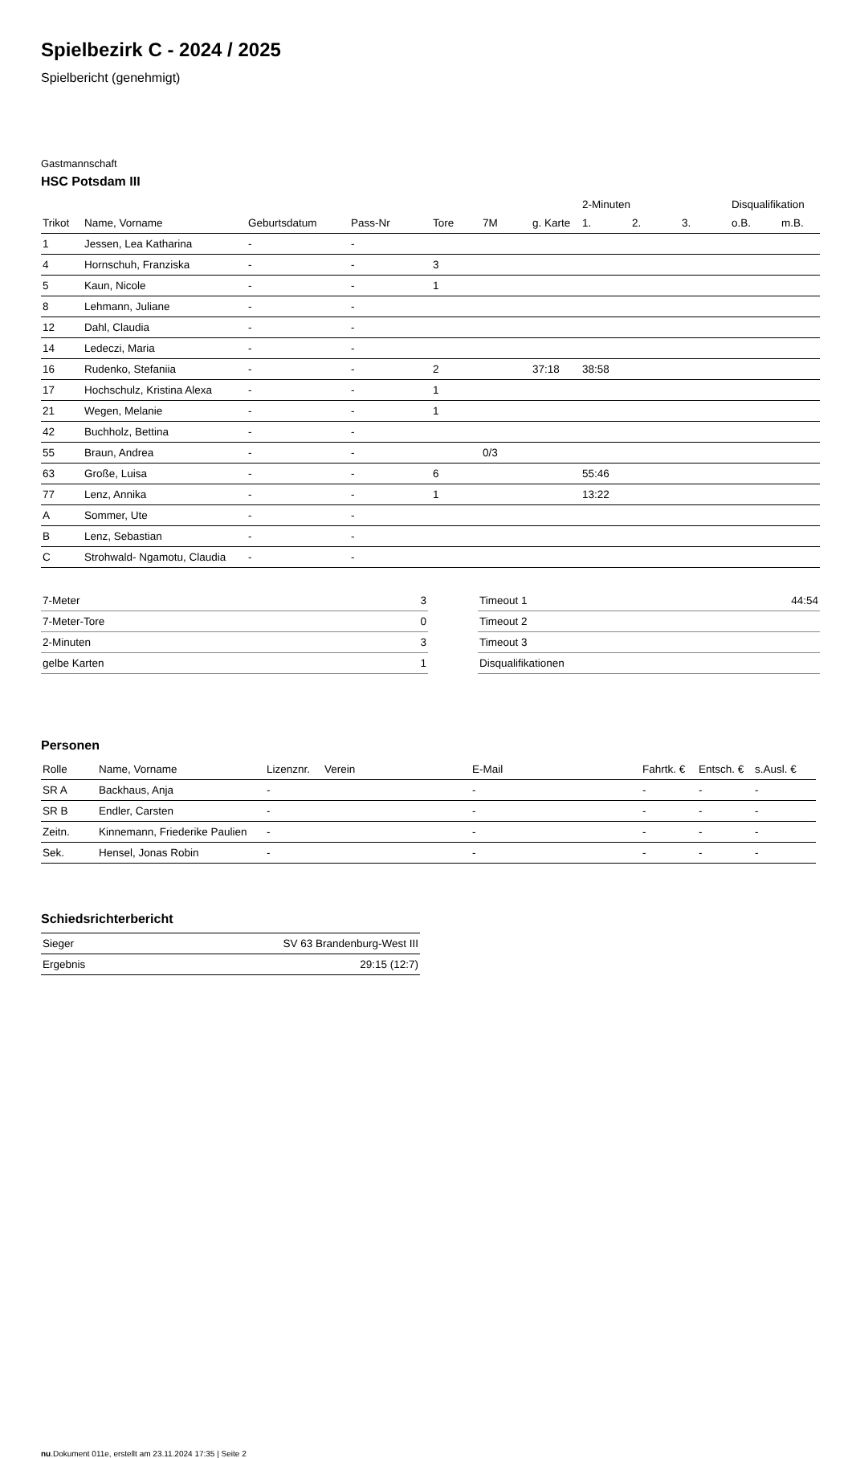Spielbezirk C - 2024 / 2025
Spielbericht (genehmigt)
Gastmannschaft
HSC Potsdam III
| | | | | | | | 2-Minuten | | | Disqualifikation | |
| --- | --- | --- | --- | --- | --- | --- | --- | --- | --- | --- | --- |
| Trikot | Name, Vorname | Geburtsdatum | Pass-Nr | Tore | 7M | g. Karte | 1. | 2. | 3. | o.B. | m.B. |
| 1 | Jessen, Lea Katharina | - | - | | | | | | | | |
| 4 | Hornschuh, Franziska | - | - | 3 | | | | | | | |
| 5 | Kaun, Nicole | - | - | 1 | | | | | | | |
| 8 | Lehmann, Juliane | - | - | | | | | | | | |
| 12 | Dahl, Claudia | - | - | | | | | | | | |
| 14 | Ledeczi, Maria | - | - | | | | | | | | |
| 16 | Rudenko, Stefaniia | - | - | 2 | | 37:18 | 38:58 | | | | |
| 17 | Hochschulz, Kristina Alexa | - | - | 1 | | | | | | | |
| 21 | Wegen, Melanie | - | - | 1 | | | | | | | |
| 42 | Buchholz, Bettina | - | - | | | | | | | | |
| 55 | Braun, Andrea | - | - | | 0/3 | | | | | | |
| 63 | Große, Luisa | - | - | 6 | | | 55:46 | | | | |
| 77 | Lenz, Annika | - | - | 1 | | | 13:22 | | | | |
| A | Sommer, Ute | - | - | | | | | | | | |
| B | Lenz, Sebastian | - | - | | | | | | | | |
| C | Strohwald- Ngamotu, Claudia | - | - | | | | | | | | |
| 7-Meter | 3 |
| 7-Meter-Tore | 0 |
| 2-Minuten | 3 |
| gelbe Karten | 1 |
| Timeout 1 | 44:54 |
| Timeout 2 | |
| Timeout 3 | |
| Disqualifikationen | |
Personen
| Rolle | Name, Vorname | Lizenznr. | Verein | E-Mail | Fahrtk. € | Entsch. € | s.Ausl. € |
| --- | --- | --- | --- | --- | --- | --- | --- |
| SR A | Backhaus, Anja | - | | - | - | - | - |
| SR B | Endler, Carsten | - | | - | - | - | - |
| Zeitn. | Kinnemann, Friederike Paulien | - | | - | - | - | - |
| Sek. | Hensel, Jonas Robin | - | | - | - | - | - |
Schiedsrichterbericht
| Sieger | SV 63 Brandenburg-West III |
| Ergebnis | 29:15 (12:7) |
nu.Dokument 011e, erstellt am 23.11.2024 17:35 | Seite 2